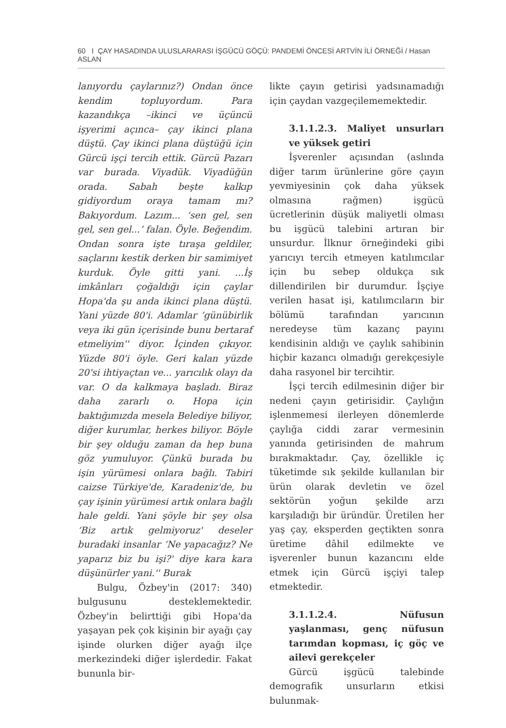60 I ÇAY HASADINDA ULUSLARARASI İŞGÜCÜ GÖÇÜ: PANDEMİ ÖNCESİ ARTVİN İLİ ÖRNEĞİ / Hasan ASLAN
lanıyordu çaylarınız?) Ondan önce kendim topluyordum. Para kazandıkça –ikinci ve üçüncü işyerimi açınca– çay ikinci plana düştü. Çay ikinci plana düştüğü için Gürcü işçi tercih ettik. Gürcü Pazarı var burada. Viyadük. Viyadüğün orada. Sabah beşte kalkıp gidiyordum oraya tamam mı? Bakıyordum. Lazım... ‘sen gel, sen gel, sen gel...’ falan. Öyle. Beğendim. Ondan sonra işte tıraşa geldiler, saçlarını kestik derken bir samimiyet kurduk. Öyle gitti yani. ...İş imkânları çoğaldığı için çaylar Hopa'da şu anda ikinci plana düştü. Yani yüzde 80'i. Adamlar ‘günübirlik veya iki gün içerisinde bunu bertaraf etmeliyim'' diyor. İçinden çıkıyor. Yüzde 80'i öyle. Geri kalan yüzde 20'si ihtiyaçtan ve... yarıcılık olayı da var. O da kalkmaya başladı. Biraz daha zararlı o. Hopa için baktığımızda mesela Belediye biliyor, diğer kurumlar, herkes biliyor. Böyle bir şey olduğu zaman da hep buna göz yumuluyor. Çünkü burada bu işin yürümesi onlara bağlı. Tabiri caizse Türkiye'de, Karadeniz'de, bu çay işinin yürümesi artık onlara bağlı hale geldi. Yani şöyle bir şey olsa ‘Biz artık gelmiyoruz' deseler buradaki insanlar ‘Ne yapacağız? Ne yaparız biz bu işi?' diye kara kara düşünürler yani.'' Burak
Bulgu, Özbey'in (2017: 340) bulgusunu desteklemektedir. Özbey'in belirttiği gibi Hopa'da yaşayan pek çok kişinin bir ayağı çay işinde olurken diğer ayağı ilçe merkezindeki diğer işlerdedir. Fakat bununla bir-
likte çayın getirisi yadsınamadığı için çaydan vazgeçilememektedir.
3.1.1.2.3. Maliyet unsurları ve yüksek getiri
İşverenler açısından (aslında diğer tarım ürünlerine göre çayın yevmiyesinin çok daha yüksek olmasına rağmen) işgücü ücretlerinin düşük maliyetli olması bu işgücü talebini artıran bir unsurdur. İlknur örneğindeki gibi yarıcıyı tercih etmeyen katılımcılar için bu sebep oldukça sık dillendirilen bir durumdur. İşçiye verilen hasat işi, katılımcıların bir bölümü tarafından yarıcının neredeyse tüm kazanç payını kendisinin aldığı ve çaylık sahibinin hiçbir kazancı olmadığı gerekçesiyle daha rasyonel bir tercihtir.
İşçi tercih edilmesinin diğer bir nedeni çayın getirisidir. Çaylığın işlenmemesi ilerleyen dönemlerde çaylığa ciddi zarar vermesinin yanında getirisinden de mahrum bırakmaktadır. Çay, özellikle iç tüketimde sık şekilde kullanılan bir ürün olarak devletin ve özel sektörün yoğun şekilde arzı karşıladığı bir üründür. Üretilen her yaş çay, eksperden geçtikten sonra üretime dâhil edilmekte ve işverenler bunun kazancını elde etmek için Gürcü işçiyi talep etmektedir.
3.1.1.2.4. Nüfusun yaşlanması, genç nüfusun tarımdan kopması, iç göç ve ailevi gerekçeler
Gürcü işgücü talebinde demografik unsurların etkisi bulunmak-